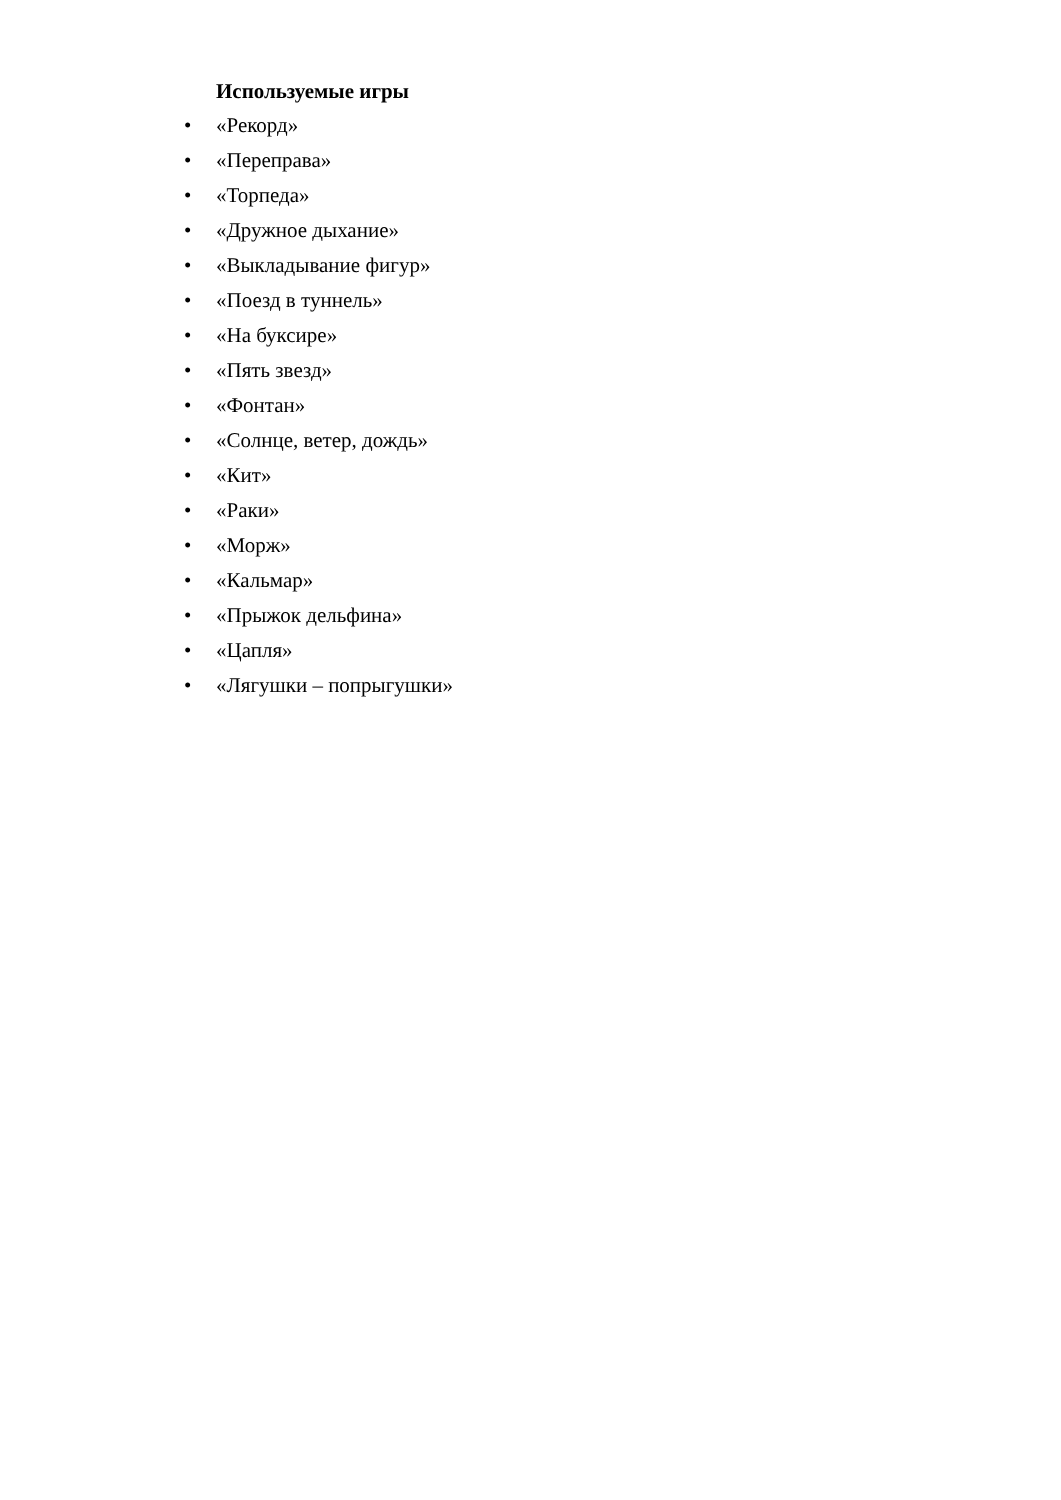Используемые игры
• «Рекорд»
• «Переправа»
• «Торпеда»
• «Дружное дыхание»
• «Выкладывание фигур»
• «Поезд в туннель»
• «На буксире»
• «Пять звезд»
• «Фонтан»
• «Солнце, ветер, дождь»
• «Кит»
• «Раки»
• «Морж»
• «Кальмар»
• «Прыжок дельфина»
• «Цапля»
• «Лягушки – попрыгушки»